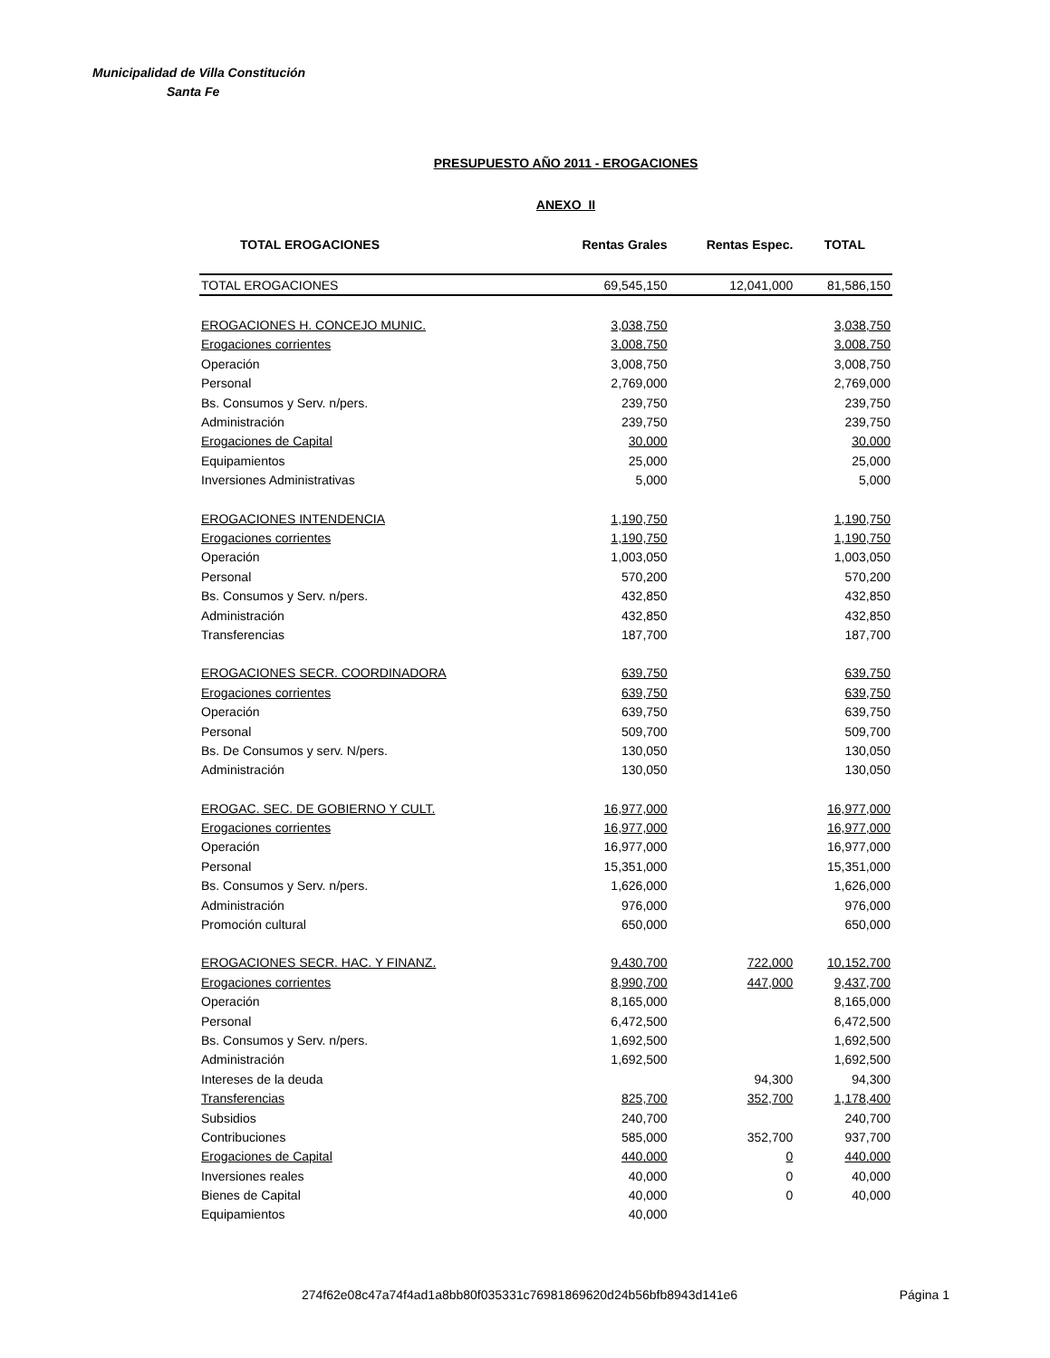Municipalidad de Villa Constitución
Santa Fe
PRESUPUESTO AÑO 2011 - EROGACIONES
ANEXO II
| TOTAL EROGACIONES | Rentas Grales | Rentas Espec. | TOTAL |
| --- | --- | --- | --- |
| TOTAL EROGACIONES | 69,545,150 | 12,041,000 | 81,586,150 |
| EROGACIONES H. CONCEJO MUNIC. | 3,038,750 | | 3,038,750 |
| Erogaciones corrientes | 3,008,750 | | 3,008,750 |
| Operación | 3,008,750 | | 3,008,750 |
| Personal | 2,769,000 | | 2,769,000 |
| Bs. Consumos y Serv. n/pers. | 239,750 | | 239,750 |
| Administración | 239,750 | | 239,750 |
| Erogaciones de Capital | 30,000 | | 30,000 |
| Equipamientos | 25,000 | | 25,000 |
| Inversiones Administrativas | 5,000 | | 5,000 |
| EROGACIONES INTENDENCIA | 1,190,750 | | 1,190,750 |
| Erogaciones corrientes | 1,190,750 | | 1,190,750 |
| Operación | 1,003,050 | | 1,003,050 |
| Personal | 570,200 | | 570,200 |
| Bs. Consumos y Serv. n/pers. | 432,850 | | 432,850 |
| Administración | 432,850 | | 432,850 |
| Transferencias | 187,700 | | 187,700 |
| EROGACIONES SECR. COORDINADORA | 639,750 | | 639,750 |
| Erogaciones corrientes | 639,750 | | 639,750 |
| Operación | 639,750 | | 639,750 |
| Personal | 509,700 | | 509,700 |
| Bs. De Consumos y serv. N/pers. | 130,050 | | 130,050 |
| Administración | 130,050 | | 130,050 |
| EROGAC. SEC. DE GOBIERNO Y CULT. | 16,977,000 | | 16,977,000 |
| Erogaciones corrientes | 16,977,000 | | 16,977,000 |
| Operación | 16,977,000 | | 16,977,000 |
| Personal | 15,351,000 | | 15,351,000 |
| Bs. Consumos y Serv. n/pers. | 1,626,000 | | 1,626,000 |
| Administración | 976,000 | | 976,000 |
| Promoción cultural | 650,000 | | 650,000 |
| EROGACIONES SECR. HAC. Y FINANZ. | 9,430,700 | 722,000 | 10,152,700 |
| Erogaciones corrientes | 8,990,700 | 447,000 | 9,437,700 |
| Operación | 8,165,000 | | 8,165,000 |
| Personal | 6,472,500 | | 6,472,500 |
| Bs. Consumos y Serv. n/pers. | 1,692,500 | | 1,692,500 |
| Administración | 1,692,500 | | 1,692,500 |
| Intereses de la deuda | | 94,300 | 94,300 |
| Transferencias | 825,700 | 352,700 | 1,178,400 |
| Subsidios | 240,700 | | 240,700 |
| Contribuciones | 585,000 | 352,700 | 937,700 |
| Erogaciones de Capital | 440,000 | 0 | 440,000 |
| Inversiones reales | 40,000 | 0 | 40,000 |
| Bienes de Capital | 40,000 | 0 | 40,000 |
| Equipamientos | 40,000 | | |
274f62e08c47a74f4ad1a8bb80f035331c76981869620d24b56bfb8943d141e6 Página 1